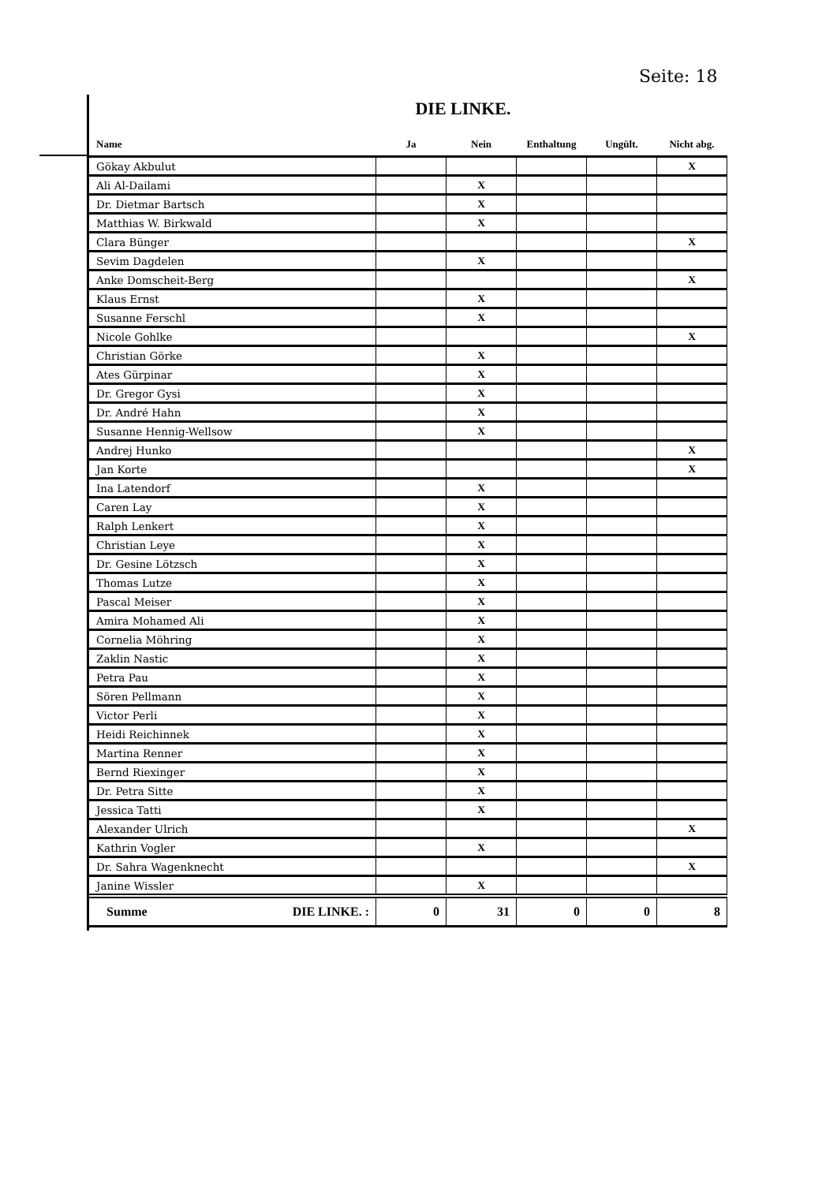Seite: 18
DIE LINKE.
| Name | Ja | Nein | Enthaltung | Ungült. | Nicht abg. |
| --- | --- | --- | --- | --- | --- |
| Gökay Akbulut | | | | | X |
| Ali Al-Dailami | | X | | | |
| Dr. Dietmar Bartsch | | X | | | |
| Matthias W. Birkwald | | X | | | |
| Clara Bünger | | | | | X |
| Sevim Dagdelen | | X | | | |
| Anke Domscheit-Berg | | | | | X |
| Klaus Ernst | | X | | | |
| Susanne Ferschl | | X | | | |
| Nicole Gohlke | | | | | X |
| Christian Görke | | X | | | |
| Ates Gürpinar | | X | | | |
| Dr. Gregor Gysi | | X | | | |
| Dr. André Hahn | | X | | | |
| Susanne Hennig-Wellsow | | X | | | |
| Andrej Hunko | | | | | X |
| Jan Korte | | | | | X |
| Ina Latendorf | | X | | | |
| Caren Lay | | X | | | |
| Ralph Lenkert | | X | | | |
| Christian Leye | | X | | | |
| Dr. Gesine Lötzsch | | X | | | |
| Thomas Lutze | | X | | | |
| Pascal Meiser | | X | | | |
| Amira Mohamed Ali | | X | | | |
| Cornelia Möhring | | X | | | |
| Zaklin Nastic | | X | | | |
| Petra Pau | | X | | | |
| Sören Pellmann | | X | | | |
| Victor Perli | | X | | | |
| Heidi Reichinnek | | X | | | |
| Martina Renner | | X | | | |
| Bernd Riexinger | | X | | | |
| Dr. Petra Sitte | | X | | | |
| Jessica Tatti | | X | | | |
| Alexander Ulrich | | | | | X |
| Kathrin Vogler | | X | | | |
| Dr. Sahra Wagenknecht | | | | | X |
| Janine Wissler | | X | | | |
| Summe DIE LINKE. : | 0 | 31 | 0 | 0 | 8 |